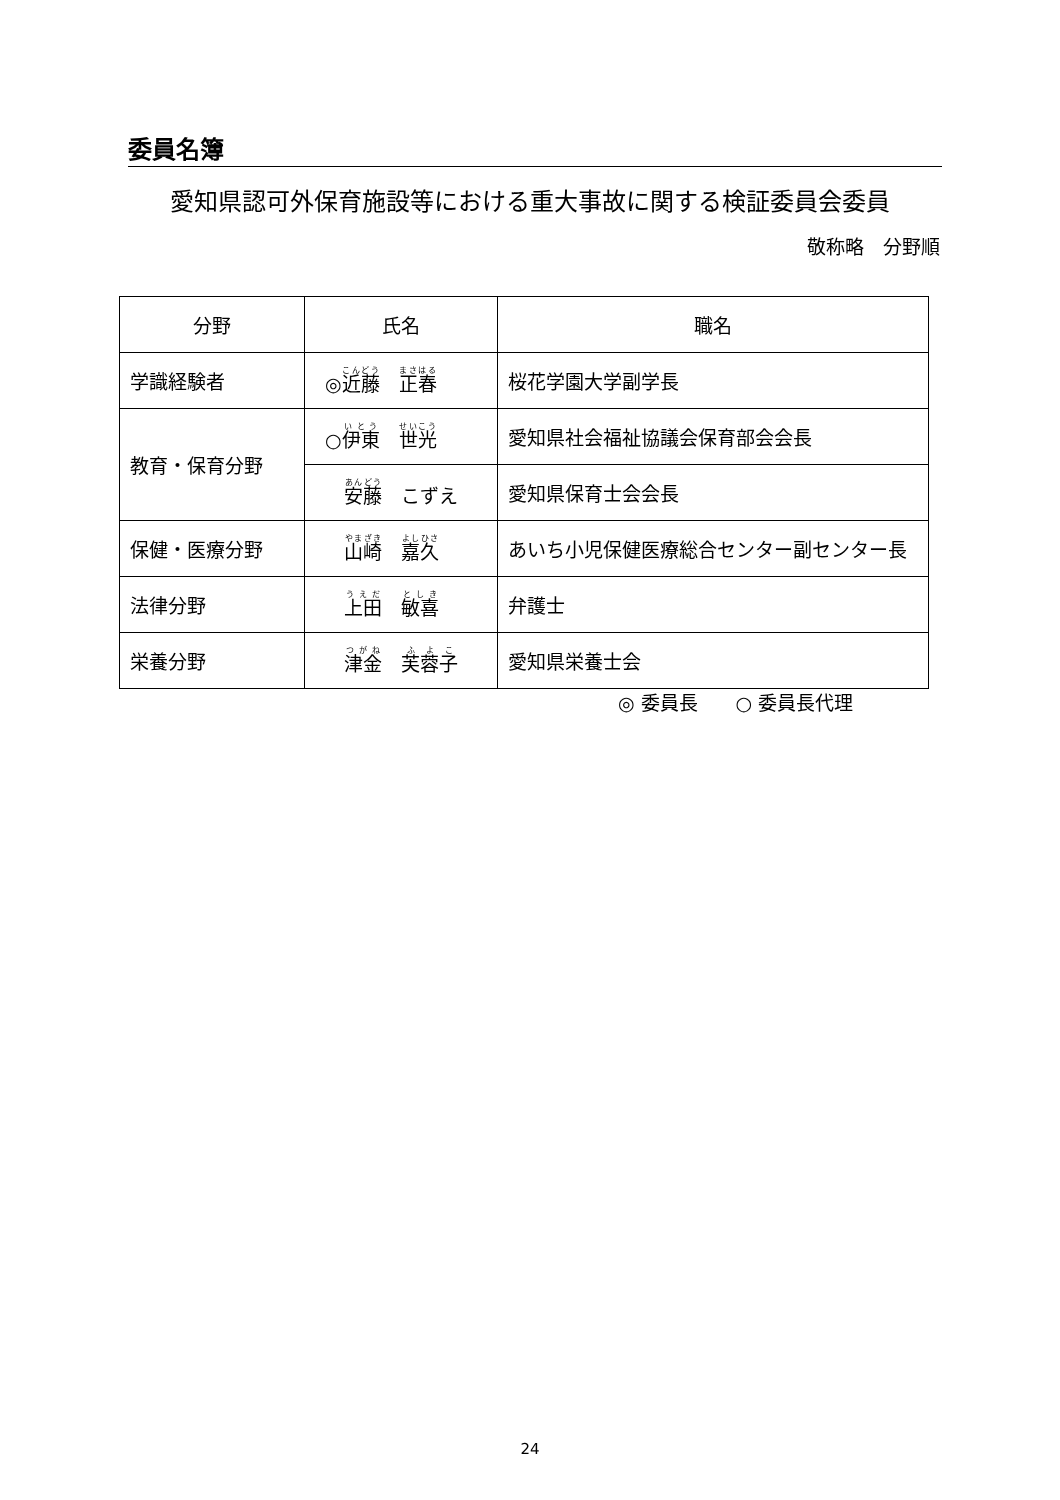委員名簿
愛知県認可外保育施設等における重大事故に関する検証委員会委員
敬称略　分野順
| 分野 | 氏名 | 職名 |
| --- | --- | --- |
| 学識経験者 | ◎ 近藤 正春 | 桜花学園大学副学長 |
| 教育・保育分野 | ○ 伊東 世光 | 愛知県社会福祉協議会保育部会会長 |
| | 安藤 こずえ | 愛知県保育士会会長 |
| 保健・医療分野 | 山崎 嘉久 | あいち小児保健医療総合センター副センター長 |
| 法律分野 | 上田 敏喜 | 弁護士 |
| 栄養分野 | 津金 芙蓉子 | 愛知県栄養士会 |
◎ 委員長　　○ 委員長代理
24